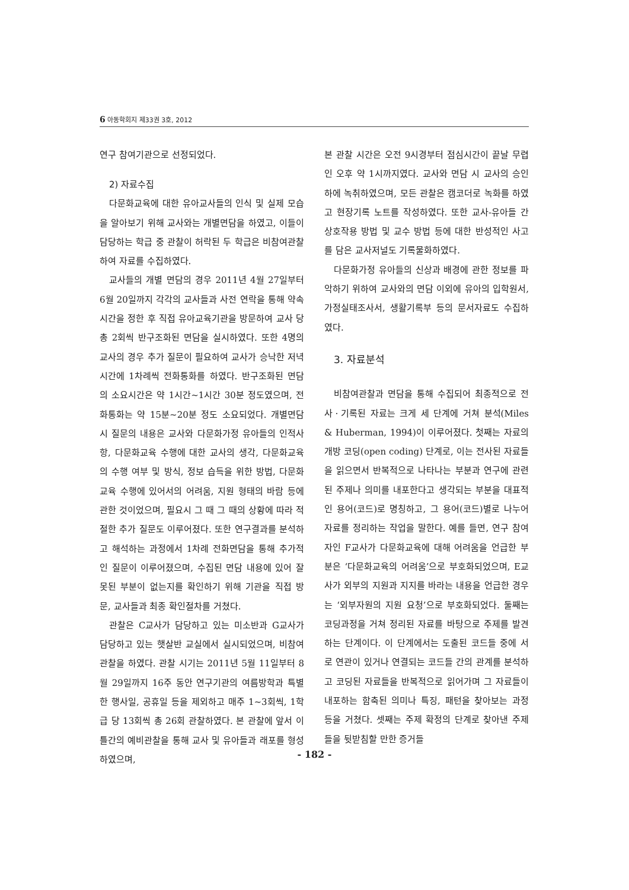6 아동학회지 제33권 3호, 2012
연구 참여기관으로 선정되었다.
2) 자료수집
다문화교육에 대한 유아교사들의 인식 및 실제 모습을 알아보기 위해 교사와는 개별면담을 하였고, 이들이 담당하는 학급 중 관찰이 허락된 두 학급은 비참여관찰하여 자료를 수집하였다.
교사들의 개별 면담의 경우 2011년 4월 27일부터 6월 20일까지 각각의 교사들과 사전 연락을 통해 약속시간을 정한 후 직접 유아교육기관을 방문하여 교사 당 총 2회씩 반구조화된 면담을 실시하였다. 또한 4명의 교사의 경우 추가 질문이 필요하여 교사가 승낙한 저녁시간에 1차례씩 전화통화를 하였다. 반구조화된 면담의 소요시간은 약 1시간~1시간 30분 정도였으며, 전화통화는 약 15분~20분 정도 소요되었다. 개별면담 시 질문의 내용은 교사와 다문화가정 유아들의 인적사항, 다문화교육 수행에 대한 교사의 생각, 다문화교육의 수행 여부 및 방식, 정보 습득을 위한 방법, 다문화교육 수행에 있어서의 어려움, 지원 형태의 바람 등에 관한 것이었으며, 필요시 그 때 그 때의 상황에 따라 적절한 추가 질문도 이루어졌다. 또한 연구결과를 분석하고 해석하는 과정에서 1차례 전화면담을 통해 추가적인 질문이 이루어졌으며, 수집된 면담 내용에 있어 잘못된 부분이 없는지를 확인하기 위해 기관을 직접 방문, 교사들과 최종 확인절차를 거쳤다.
관찰은 C교사가 담당하고 있는 미소반과 G교사가 담당하고 있는 햇살반 교실에서 실시되었으며, 비참여관찰을 하였다. 관찰 시기는 2011년 5월 11일부터 8월 29일까지 16주 동안 연구기관의 여름방학과 특별한 행사일, 공휴일 등을 제외하고 매주 1~3회씩, 1학급 당 13회씩 총 26회 관찰하였다. 본 관찰에 앞서 이틀간의 예비관찰을 통해 교사 및 유아들과 래포를 형성하였으며,
본 관찰 시간은 오전 9시경부터 점심시간이 끝날 무렵인 오후 약 1시까지였다. 교사와 면담 시 교사의 승인 하에 녹취하였으며, 모든 관찰은 캠코더로 녹화를 하였고 현장기록 노트를 작성하였다. 또한 교사-유아들 간 상호작용 방법 및 교수 방법 등에 대한 반성적인 사고를 담은 교사저널도 기록물화하였다.
다문화가정 유아들의 신상과 배경에 관한 정보를 파악하기 위하여 교사와의 면담 이외에 유아의 입학원서, 가정실태조사서, 생활기록부 등의 문서자료도 수집하였다.
3. 자료분석
비참여관찰과 면담을 통해 수집되어 최종적으로 전사ㆍ기록된 자료는 크게 세 단계에 거쳐 분석(Miles & Huberman, 1994)이 이루어졌다. 첫째는 자료의 개방 코딩(open coding) 단계로, 이는 전사된 자료들을 읽으면서 반복적으로 나타나는 부분과 연구에 관련된 주제나 의미를 내포한다고 생각되는 부분을 대표적인 용어(코드)로 명칭하고, 그 용어(코드)별로 나누어 자료를 정리하는 작업을 말한다. 예를 들면, 연구 참여자인 F교사가 다문화교육에 대해 어려움을 언급한 부분은 ‘다문화교육의 어려움’으로 부호화되었으며, E교사가 외부의 지원과 지지를 바라는 내용을 언급한 경우는 ‘외부자원의 지원 요청’으로 부호화되었다. 둘째는 코딩과정을 거쳐 정리된 자료를 바탕으로 주제를 발견하는 단계이다. 이 단계에서는 도출된 코드들 중에 서로 연관이 있거나 연결되는 코드들 간의 관계를 분석하고 코딩된 자료들을 반복적으로 읽어가며 그 자료들이 내포하는 함축된 의미나 특징, 패턴을 찾아보는 과정 등을 거쳤다. 셋째는 주제 확정의 단계로 찾아낸 주제들을 뒷받침할 만한 증거들
- 182 -